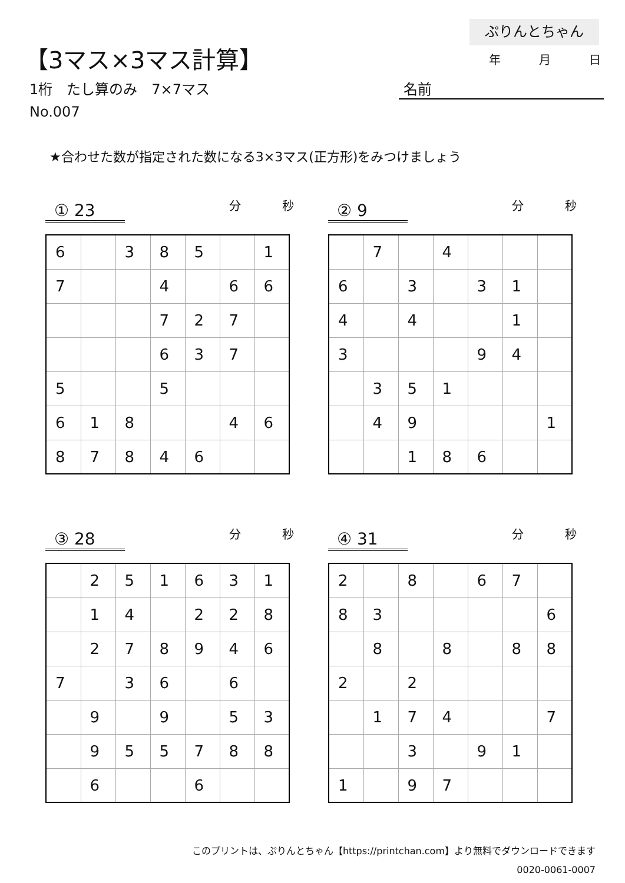ぷりんとちゃん
【3マス×3マス計算】 年 月 日
1桁　たし算のみ　7×7マス 名前
No.007
★合わせた数が指定された数になる3×3マス(正方形)をみつけましょう
① 23
分 秒
| 6 | | 3 | 8 | 5 | | 1 |
| 7 | | | 4 | | 6 | 6 |
| | | | 7 | 2 | 7 | |
| | | | 6 | 3 | 7 | |
| 5 | | | 5 | | | |
| 6 | 1 | 8 | | | 4 | 6 |
| 8 | 7 | 8 | 4 | 6 | | |
② 9
分 秒
| | 7 | | 4 | | | |
| 6 | | 3 | | 3 | 1 | |
| 4 | | 4 | | | 1 | |
| 3 | | | | 9 | 4 | |
| | 3 | 5 | 1 | | | |
| | 4 | 9 | | | | 1 |
| | | 1 | 8 | 6 | | |
③ 28
分 秒
| | 2 | 5 | 1 | 6 | 3 | 1 |
| | 1 | 4 | | 2 | 2 | 8 |
| | 2 | 7 | 8 | 9 | 4 | 6 |
| 7 | | 3 | 6 | | 6 | |
| | 9 | | 9 | | 5 | 3 |
| | 9 | 5 | 5 | 7 | 8 | 8 |
| | 6 | | | 6 | | |
④ 31
分 秒
| 2 | | 8 | | 6 | 7 | |
| 8 | 3 | | | | | 6 |
| | 8 | | 8 | | 8 | 8 |
| 2 | | 2 | | | | |
| | 1 | 7 | 4 | | | 7 |
| | | 3 | | 9 | 1 | |
| 1 | | 9 | 7 | | | |
このプリントは、ぷりんとちゃん【https://printchan.com】より無料でダウンロードできます
0020-0061-0007